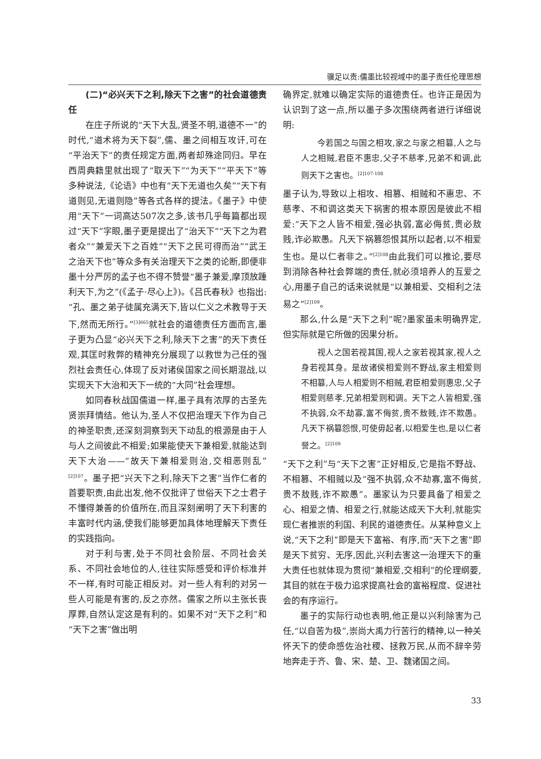骥足以责:儒墨比较视域中的墨子责任伦理思想
(二)“必兴天下之利,除天下之害”的社会道德责任
在庄子所说的“天下大乱,贤圣不明,道德不一”的时代,“道术将为天下裂”,儒、墨之间相互攻讦,可在“平治天下”的责任规定方面,两者却殊途同归。早在西周典籍里就出现了“取天下”“为天下”“平天下”等多种说法,《论语》中也有“天下无道也久矣”“天下有道则见,无道则隐”等各式各样的提法。《墨子》中使用“天下”一词高达507次之多,该书几乎每篇都出现过“天下”字眼,墨子更是提出了“治天下”“天下之为君者众”“兼爱天下之百姓”“天下之民可得而治”“武王之治天下也”等众多有关治理天下之类的论断,即便非墨十分严厉的孟子也不得不赞誉“墨子兼爱,摩顶放踵利天下,为之”(《孟子·尽心上》)。《吕氏春秋》也指出:“孔、墨之弟子徒属充满天下,皆以仁义之术教导于天下,然而无所行。”<sup>[3]665</sup>就社会的道德责任方面而言,墨子更为凸显“必兴天下之利,除天下之害”的天下责任观,其匡时救弊的精神充分展现了以救世为己任的强烈社会责任心,体现了反对诸侯国家之间长期混战,以实现天下大治和天下一统的“大同”社会理想。
如同春秋战国儒道一样,墨子具有浓厚的古圣先贤崇拜情结。他认为,圣人不仅把治理天下作为自己的神圣职责,还深刻洞察到天下动乱的根源是由于人与人之间彼此不相爱;如果能使天下兼相爱,就能达到天下大治——“故天下兼相爱则治,交相恶则乱”<sup>[2]107</sup>。墨子把“兴天下之利,除天下之害”当作仁者的首要职责,由此出发,他不仅批评了世俗天下之士君子不懂得兼善的价值所在,而且深刻阐明了天下利害的丰富时代内涵,使我们能够更加具体地理解天下责任的实践指向。
对于利与害,处于不同社会阶层、不同社会关系、不同社会地位的人,往往实际感受和评价标准并不一样,有时可能正相反对。对一些人有利的对另一些人可能是有害的,反之亦然。儒家之所以主张长丧厚葬,自然认定这是有利的。如果不对“天下之利”和“天下之害”做出明
确界定,就难以确定实际的道德责任。也许正是因为认识到了这一点,所以墨子多次围绕两者进行详细说明:
今若国之与国之相攻,家之与家之相篡,人之与人之相贼,君臣不惠忠,父子不慈孝,兄弟不和调,此则天下之害也。<sup>[2]107-108</sup>
墨子认为,导致以上相攻、相篡、相贼和不惠忠、不慈孝、不和调这类天下祸害的根本原因是彼此不相爱:“天下之人皆不相爱,强必执弱,富必侮贫,贵必敖贱,诈必欺愚。凡天下祸篡怨恨其所以起者,以不相爱生也。是以仁者非之。”<sup>[2]108</sup>由此我们可以推论,要尽到消除各种社会弊端的责任,就必须培养人的互爱之心,用墨子自己的话来说就是“以兼相爱、交相利之法易之”<sup>[2]109</sup>。
那么,什么是“天下之利”呢?墨家虽未明确界定,但实际就是它所做的因果分析。
视人之国若视其国,视人之家若视其家,视人之身若视其身。是故诸侯相爱则不野战,家主相爱则不相篡,人与人相爱则不相贼,君臣相爱则惠忠,父子相爱则慈孝,兄弟相爱则和调。天下之人皆相爱,强不执弱,众不劫寡,富不侮贫,贵不敖贱,诈不欺愚。凡天下祸篡怨恨,可使毋起者,以相爱生也,是以仁者誉之。<sup>[2]109</sup>
“天下之利”与“天下之害”正好相反,它是指不野战、不相篡、不相贼以及“强不执弱,众不劫寡,富不侮贫,贵不敖贱,诈不欺愚”。墨家认为只要具备了相爱之心、相爱之情、相爱之行,就能达成天下大利,就能实现仁者推崇的利国、利民的道德责任。从某种意义上说,“天下之利”即是天下富裕、有序,而“天下之害”即是天下贫穷、无序,因此,兴利去害这一治理天下的重大责任也就体现为贯彻“兼相爱,交相利”的伦理纲要,其目的就在于极力追求提高社会的富裕程度、促进社会的有序运行。
墨子的实际行动也表明,他正是以兴利除害为己任,“以自苦为极”,崇尚大禹力行苦行的精神,以一种关怀天下的使命感佐治社稷、拯救万民,从而不辞辛劳地奔走于齐、鲁、宋、楚、卫、魏诸国之间。
33